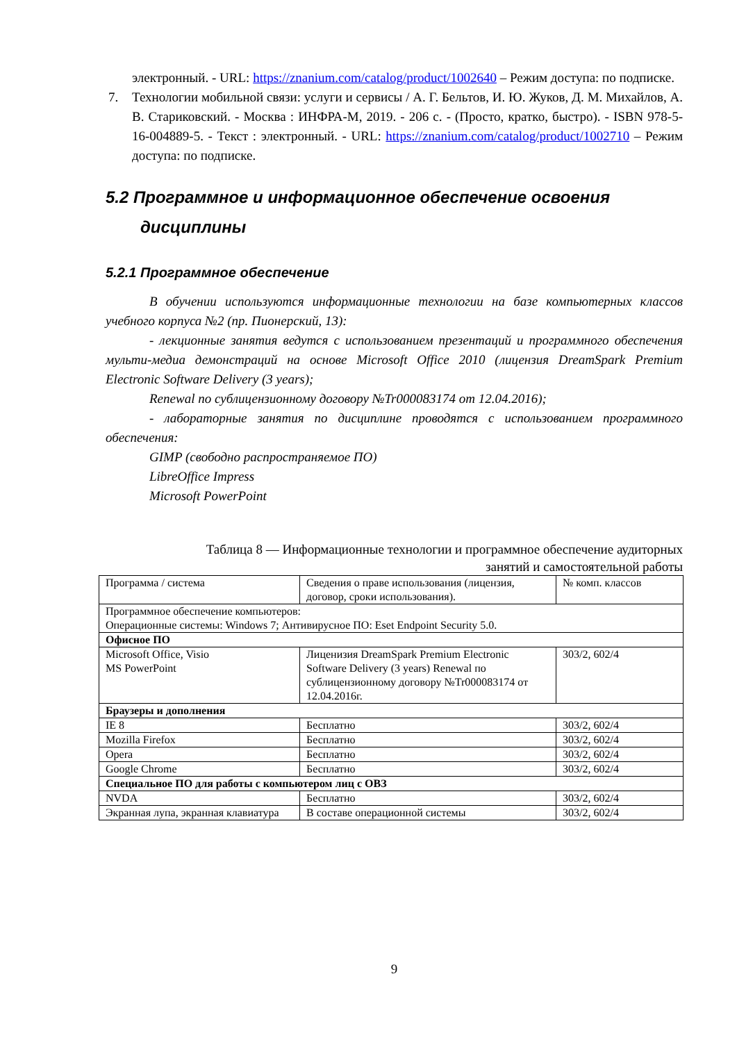электронный. - URL: https://znanium.com/catalog/product/1002640 – Режим доступа: по подписке.
7. Технологии мобильной связи: услуги и сервисы / А. Г. Бельтов, И. Ю. Жуков, Д. М. Михайлов, А. В. Стариковский. - Москва : ИНФРА-М, 2019. - 206 с. - (Просто, кратко, быстро). - ISBN 978-5-16-004889-5. - Текст : электронный. - URL: https://znanium.com/catalog/product/1002710 – Режим доступа: по подписке.
5.2 Программное и информационное обеспечение освоения
дисциплины
5.2.1 Программное обеспечение
В обучении используются информационные технологии на базе компьютерных классов учебного корпуса №2 (пр. Пионерский, 13):
- лекционные занятия ведутся с использованием презентаций и программного обеспечения мульти-медиа демонстраций на основе Microsoft Office 2010 (лицензия DreamSpark Premium Electronic Software Delivery (3 years);
Renewal по сублицензионному договору №Tr000083174 от 12.04.2016);
- лабораторные занятия по дисциплине проводятся с использованием программного обеспечения:
GIMP (свободно распространяемое ПО)
LibreOffice Impress
Microsoft PowerPoint
Таблица 8 — Информационные технологии и программное обеспечение аудиторных
занятий и самостоятельной работы
| Программа / система | Сведения о праве использования (лицензия, договор, сроки использования). | № комп. классов |
| Программное обеспечение компьютеров: Операционные системы: Windows 7; Антивирусное ПО: Eset Endpoint Security 5.0. | | |
| Офисное ПО | | |
| Microsoft Office, Visio MS PowerPoint | Лиценизия DreamSpark Premium Electronic Software Delivery (3 years) Renewal по сублицензионному договору №Tr000083174 от 12.04.2016г. | 303/2, 602/4 |
| Браузеры и дополнения | | |
| IE 8 | Бесплатно | 303/2, 602/4 |
| Mozilla Firefox | Бесплатно | 303/2, 602/4 |
| Opera | Бесплатно | 303/2, 602/4 |
| Google Chrome | Бесплатно | 303/2, 602/4 |
| Специальное ПО для работы с компьютером лиц с ОВЗ | | |
| NVDA | Бесплатно | 303/2, 602/4 |
| Экранная лупа, экранная клавиатура | В составе операционной системы | 303/2, 602/4 |
9